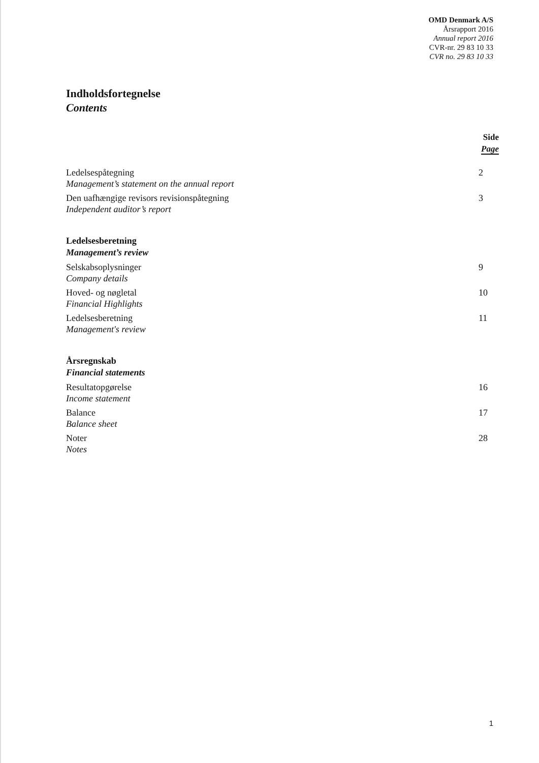OMD Denmark A/S
Årsrapport 2016
Annual report 2016
CVR-nr. 29 83 10 33
CVR no. 29 83 10 33
Indholdsfortegnelse
Contents
Side
Page
Ledelsespåtegning
Management’s statement on the annual report
2
Den uafhængige revisors revisionspåtegning
Independent auditor’s report
3
Ledelsesberetning
Management’s review
Selskabsoplysninger
Company details
9
Hoved- og nøgletal
Financial Highlights
10
Ledelsesberetning
Management's review
11
Årsregnskab
Financial statements
Resultatopgørelse
Income statement
16
Balance
Balance sheet
17
Noter
Notes
28
1